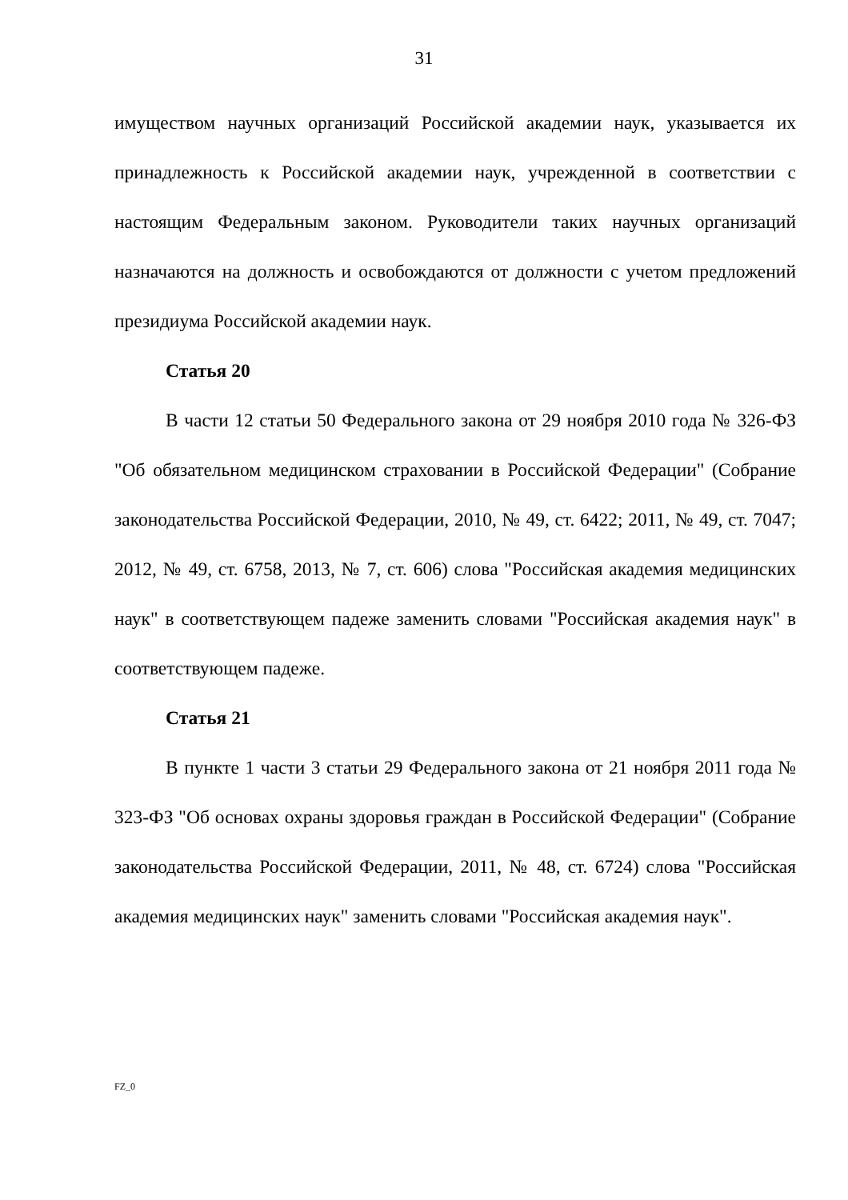31
имуществом научных организаций Российской академии наук, указывается их принадлежность к Российской академии наук, учрежденной в соответствии с настоящим Федеральным законом. Руководители таких научных организаций назначаются на должность и освобождаются от должности с учетом предложений президиума Российской академии наук.
Статья 20
В части 12 статьи 50 Федерального закона от 29 ноября 2010 года № 326-ФЗ "Об обязательном медицинском страховании в Российской Федерации" (Собрание законодательства Российской Федерации, 2010, № 49, ст. 6422; 2011, № 49, ст. 7047; 2012, № 49, ст. 6758, 2013, № 7, ст. 606) слова "Российская академия медицинских наук" в соответствующем падеже заменить словами "Российская академия наук" в соответствующем падеже.
Статья 21
В пункте 1 части 3 статьи 29 Федерального закона от 21 ноября 2011 года № 323-ФЗ "Об основах охраны здоровья граждан в Российской Федерации" (Собрание законодательства Российской Федерации, 2011, № 48, ст. 6724) слова "Российская академия медицинских наук" заменить словами "Российская академия наук".
FZ_0